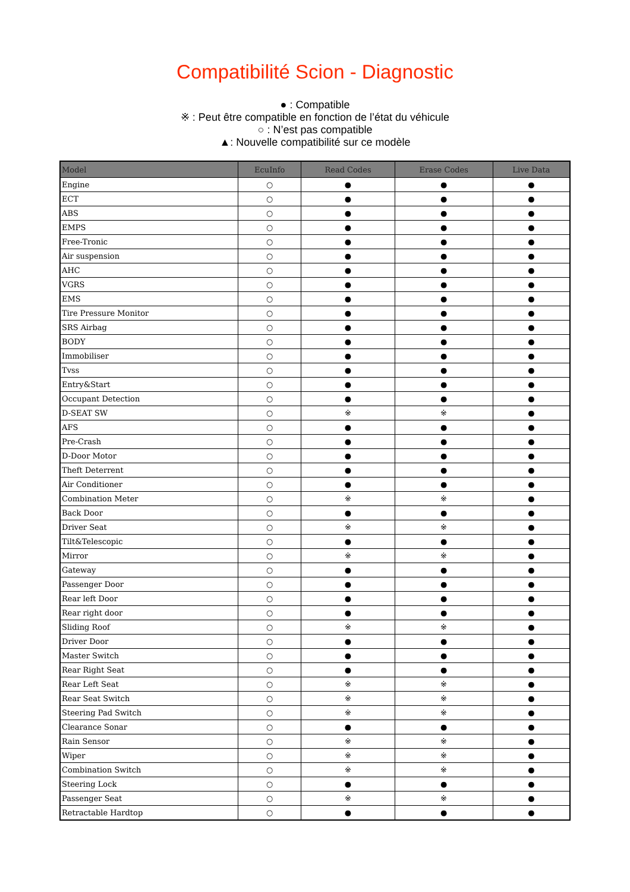Compatibilité Scion - Diagnostic
● : Compatible
※ : Peut être compatible en fonction de l’état du véhicule
○ : N’est pas compatible
▲: Nouvelle compatibilité sur ce modèle
| Model | EcuInfo | Read Codes | Erase Codes | Live Data |
| --- | --- | --- | --- | --- |
| Engine | ○ | ● | ● | ● |
| ECT | ○ | ● | ● | ● |
| ABS | ○ | ● | ● | ● |
| EMPS | ○ | ● | ● | ● |
| Free-Tronic | ○ | ● | ● | ● |
| Air suspension | ○ | ● | ● | ● |
| AHC | ○ | ● | ● | ● |
| VGRS | ○ | ● | ● | ● |
| EMS | ○ | ● | ● | ● |
| Tire Pressure Monitor | ○ | ● | ● | ● |
| SRS Airbag | ○ | ● | ● | ● |
| BODY | ○ | ● | ● | ● |
| Immobiliser | ○ | ● | ● | ● |
| Tvss | ○ | ● | ● | ● |
| Entry&Start | ○ | ● | ● | ● |
| Occupant Detection | ○ | ● | ● | ● |
| D-SEAT SW | ○ | ※ | ※ | ● |
| AFS | ○ | ● | ● | ● |
| Pre-Crash | ○ | ● | ● | ● |
| D-Door Motor | ○ | ● | ● | ● |
| Theft Deterrent | ○ | ● | ● | ● |
| Air Conditioner | ○ | ● | ● | ● |
| Combination Meter | ○ | ※ | ※ | ● |
| Back Door | ○ | ● | ● | ● |
| Driver Seat | ○ | ※ | ※ | ● |
| Tilt&Telescopic | ○ | ● | ● | ● |
| Mirror | ○ | ※ | ※ | ● |
| Gateway | ○ | ● | ● | ● |
| Passenger Door | ○ | ● | ● | ● |
| Rear left Door | ○ | ● | ● | ● |
| Rear right door | ○ | ● | ● | ● |
| Sliding Roof | ○ | ※ | ※ | ● |
| Driver Door | ○ | ● | ● | ● |
| Master Switch | ○ | ● | ● | ● |
| Rear Right Seat | ○ | ● | ● | ● |
| Rear Left Seat | ○ | ※ | ※ | ● |
| Rear Seat Switch | ○ | ※ | ※ | ● |
| Steering Pad Switch | ○ | ※ | ※ | ● |
| Clearance Sonar | ○ | ● | ● | ● |
| Rain Sensor | ○ | ※ | ※ | ● |
| Wiper | ○ | ※ | ※ | ● |
| Combination Switch | ○ | ※ | ※ | ● |
| Steering Lock | ○ | ● | ● | ● |
| Passenger Seat | ○ | ※ | ※ | ● |
| Retractable Hardtop | ○ | ● | ● | ● |